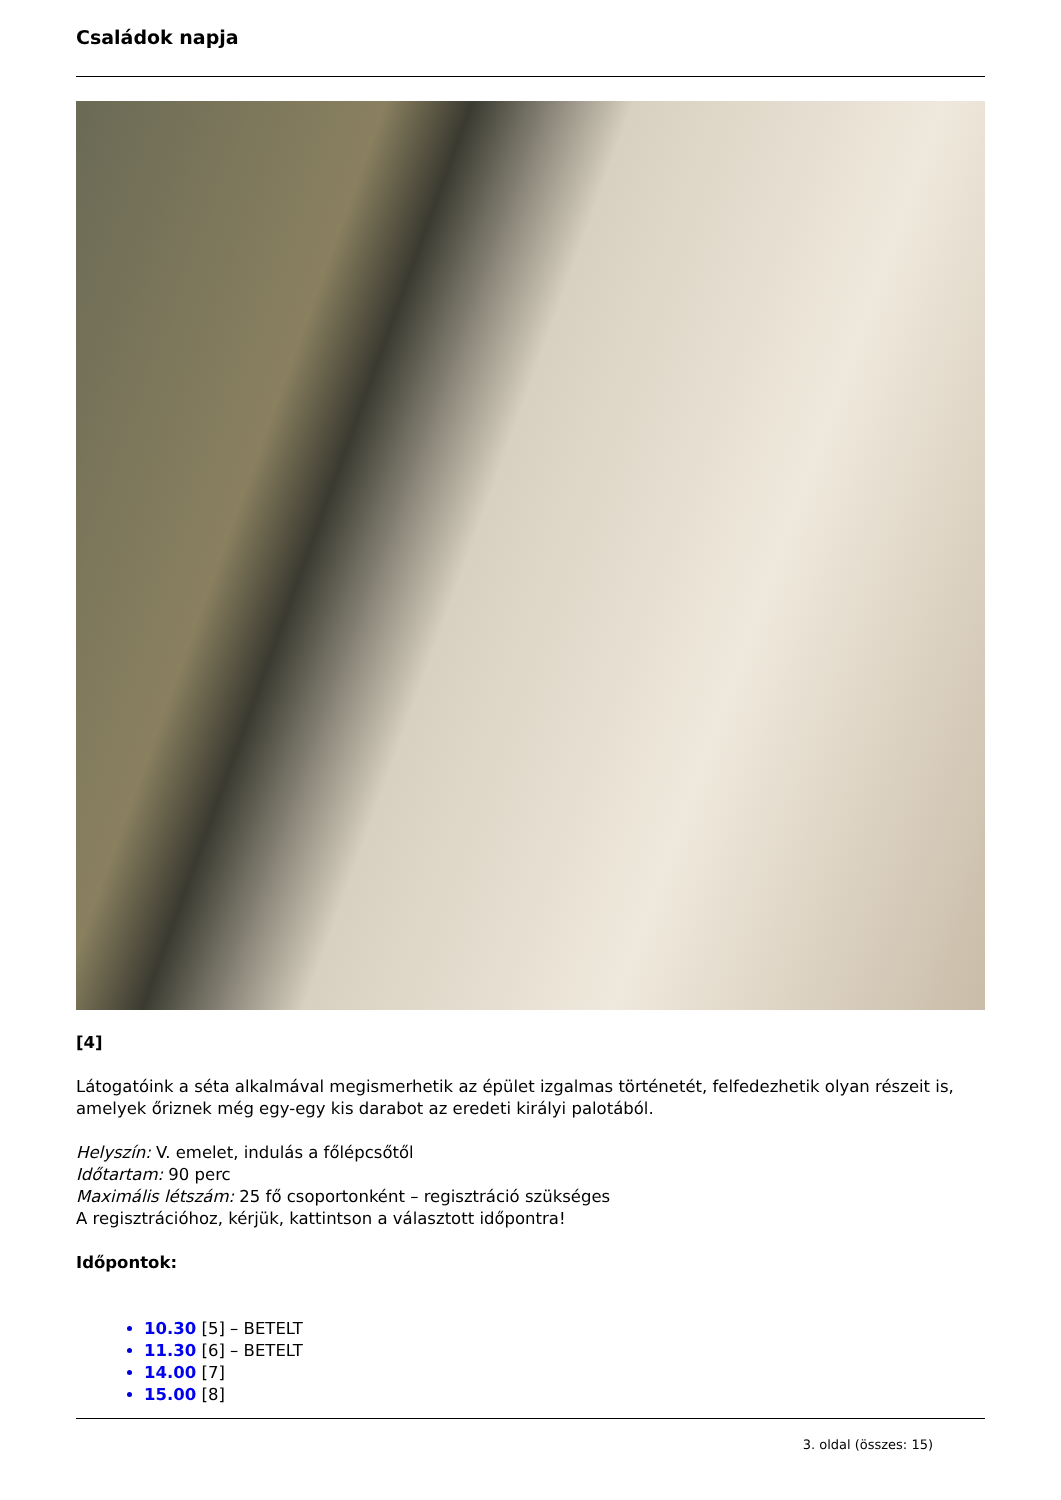Családok napja
[4]
Látogatóink a séta alkalmával megismerhetik az épület izgalmas történetét, felfedezhetik olyan részeit is, amelyek őriznek még egy-egy kis darabot az eredeti királyi palotából.
Helyszín: V. emelet, indulás a főlépcsőtől
Időtartam: 90 perc
Maximális létszám: 25 fő csoportonként – regisztráció szükséges
A regisztrációhoz, kérjük, kattintson a választott időpontra!
Időpontok:
10.30 [5] – BETELT
11.30 [6] – BETELT
14.00 [7]
15.00 [8]
3. oldal (összes: 15)